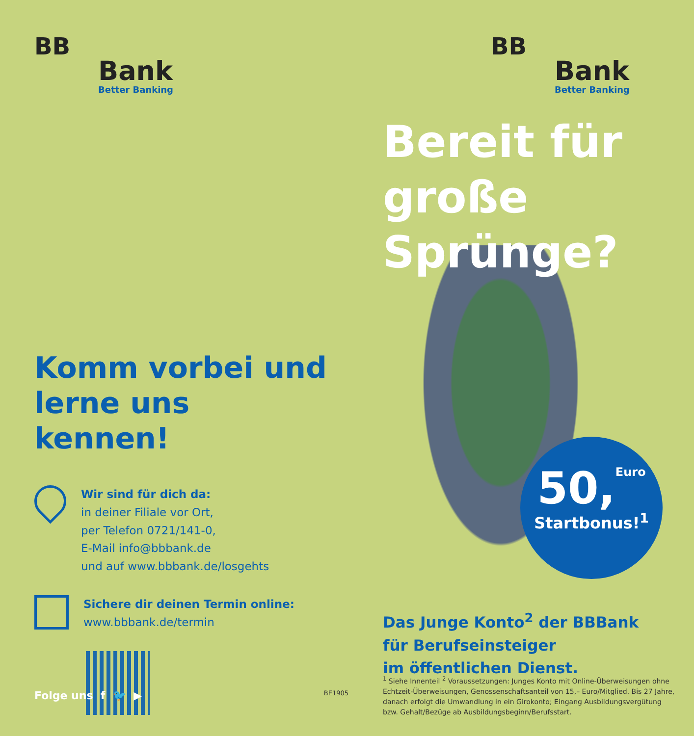BB
Bank
Better Banking
Komm vorbei und lerne uns kennen!
Wir sind für dich da:
in deiner Filiale vor Ort,
per Telefon 0721/141-0,
E-Mail info@bbbank.de
und auf www.bbbank.de/losgehts
Sichere dir deinen Termin online:
www.bbbank.de/termin
Folge uns f 🐦 ▶ BE1905
BB
Bank
Better Banking
Bereit für große Sprünge?
50,Euro
Startbonus!<sup>1</sup>
Das Junge Konto<sup>2</sup> der BBBank
für Berufseinsteiger
im öffentlichen Dienst.
<sup>1</sup> Siehe Innenteil <sup>2</sup> Voraussetzungen: Junges Konto mit Online-Überweisungen ohne Echtzeit-Überweisungen, Genossenschaftsanteil von 15,– Euro/Mitglied. Bis 27 Jahre, danach erfolgt die Umwandlung in ein Girokonto; Eingang Ausbildungsvergütung bzw. Gehalt/Bezüge ab Ausbildungsbeginn/Berufsstart.